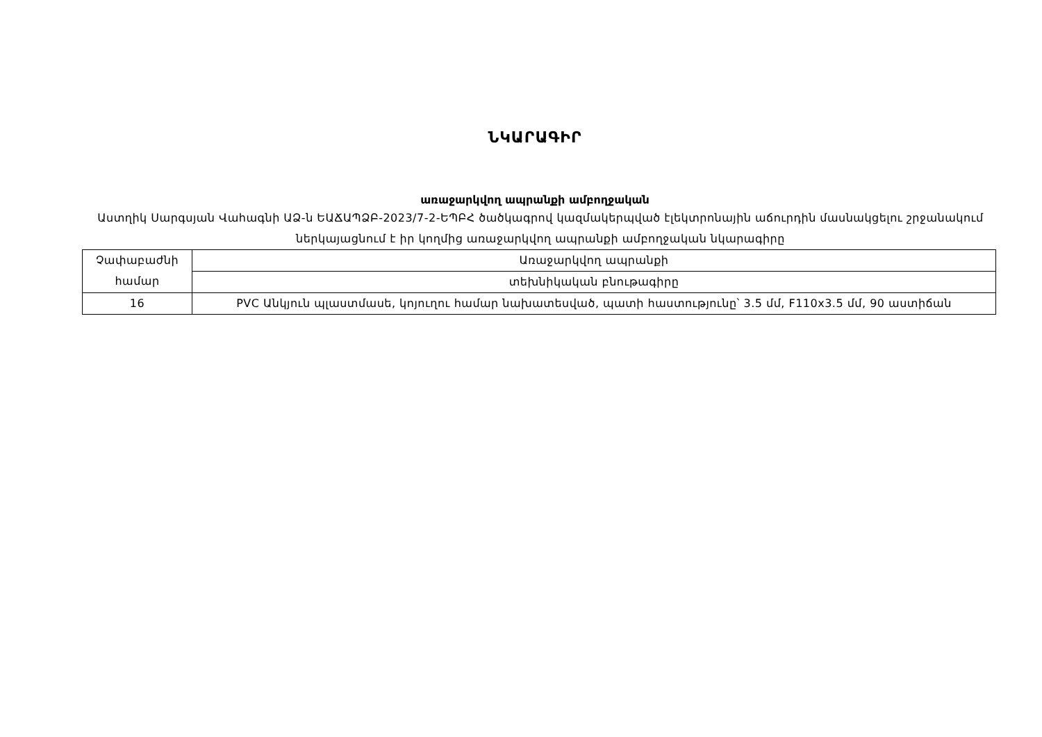ՆԿԱՐԱԳԻՐ
առաջարկվող ապրանքի ամբողջական
Աստղիկ Սարգսյան Վահագնի ԱՁ-ն ԵԱՃԱՊՁԲ-2023/7-2-ԵՊԲՀ ծածկագրով կազմակերպված էլեկտրոնային աճուրդին մասնակցելու շրջանակում ներկայացնում է իր կողմից առաջարկվող ապրանքի ամբողջական նկարագիրը
| Չափաբաժնի համար | Առաջարկվող ապրանքի |
| | տեխնիկական բնութագիրը |
| 16 | PVC Անկյուն պլաստմասե, կոյուղու համար նախատեսված, պատի հաստությունը՝ 3.5 մմ, F110x3.5 մմ, 90 աստիճան |